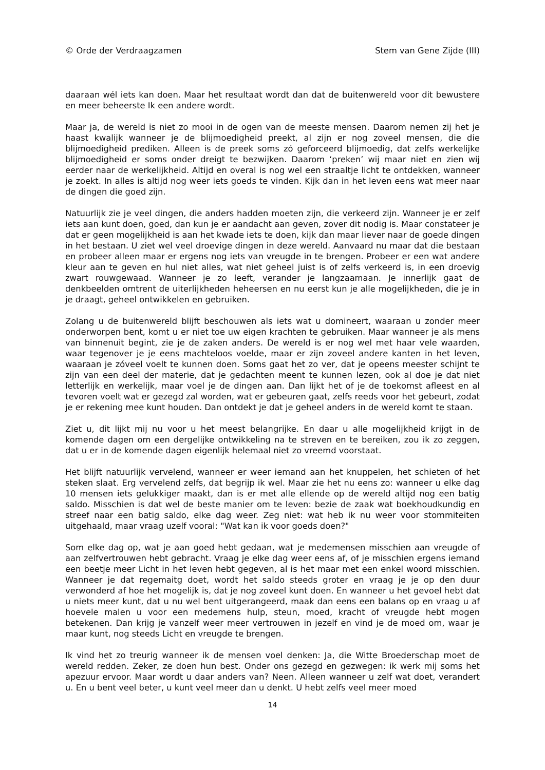© Orde der Verdraagzamen Stem van Gene Zijde (III)
daaraan wél iets kan doen. Maar het resultaat wordt dan dat de buitenwereld voor dit bewustere en meer beheerste Ik een andere wordt.
Maar ja, de wereld is niet zo mooi in de ogen van de meeste mensen. Daarom nemen zij het je haast kwalijk wanneer je de blijmoedigheid preekt, al zijn er nog zoveel mensen, die die blijmoedigheid prediken. Alleen is de preek soms zó geforceerd blijmoedig, dat zelfs werkelijke blijmoedigheid er soms onder dreigt te bezwijken. Daarom ‘preken’ wij maar niet en zien wij eerder naar de werkelijkheid. Altijd en overal is nog wel een straaltje licht te ontdekken, wanneer je zoekt. In alles is altijd nog weer iets goeds te vinden. Kijk dan in het leven eens wat meer naar de dingen die goed zijn.
Natuurlijk zie je veel dingen, die anders hadden moeten zijn, die verkeerd zijn. Wanneer je er zelf iets aan kunt doen, goed, dan kun je er aandacht aan geven, zover dit nodig is. Maar constateer je dat er geen mogelijkheid is aan het kwade iets te doen, kijk dan maar liever naar de goede dingen in het bestaan. U ziet wel veel droevige dingen in deze wereld. Aanvaard nu maar dat die bestaan en probeer alleen maar er ergens nog iets van vreugde in te brengen. Probeer er een wat andere kleur aan te geven en hul niet alles, wat niet geheel juist is of zelfs verkeerd is, in een droevig zwart rouwgewaad. Wanneer je zo leeft, verander je langzaamaan. Je innerlijk gaat de denkbeelden omtrent de uiterlijkheden heheersen en nu eerst kun je alle mogelijkheden, die je in je draagt, geheel ontwikkelen en gebruiken.
Zolang u de buitenwereld blijft beschouwen als iets wat u domineert, waaraan u zonder meer onderworpen bent, komt u er niet toe uw eigen krachten te gebruiken. Maar wanneer je als mens van binnenuit begint, zie je de zaken anders. De wereld is er nog wel met haar vele waarden, waar tegenover je je eens machteloos voelde, maar er zijn zoveel andere kanten in het leven, waaraan je zóveel voelt te kunnen doen. Soms gaat het zo ver, dat je opeens meester schijnt te zijn van een deel der materie, dat je gedachten meent te kunnen lezen, ook al doe je dat niet letterlijk en werkelijk, maar voel je de dingen aan. Dan lijkt het of je de toekomst afleest en al tevoren voelt wat er gezegd zal worden, wat er gebeuren gaat, zelfs reeds voor het gebeurt, zodat je er rekening mee kunt houden. Dan ontdekt je dat je geheel anders in de wereld komt te staan.
Ziet u, dit lijkt mij nu voor u het meest belangrijke. En daar u alle mogelijkheid krijgt in de komende dagen om een dergelijke ontwikkeling na te streven en te bereiken, zou ik zo zeggen, dat u er in de komende dagen eigenlijk helemaal niet zo vreemd voorstaat.
Het blijft natuurlijk vervelend, wanneer er weer iemand aan het knuppelen, het schieten of het steken slaat. Erg vervelend zelfs, dat begrijp ik wel. Maar zie het nu eens zo: wanneer u elke dag 10 mensen iets gelukkiger maakt, dan is er met alle ellende op de wereld altijd nog een batig saldo. Misschien is dat wel de beste manier om te leven: bezie de zaak wat boekhoudkundig en streef naar een batig saldo, elke dag weer. Zeg niet: wat heb ik nu weer voor stommiteiten uitgehaald, maar vraag uzelf vooral: "Wat kan ik voor goeds doen?"
Som elke dag op, wat je aan goed hebt gedaan, wat je medemensen misschien aan vreugde of aan zelfvertrouwen hebt gebracht. Vraag je elke dag weer eens af, of je misschien ergens iemand een beetje meer Licht in het leven hebt gegeven, al is het maar met een enkel woord misschien. Wanneer je dat regemaitg doet, wordt het saldo steeds groter en vraag je je op den duur verwonderd af hoe het mogelijk is, dat je nog zoveel kunt doen. En wanneer u het gevoel hebt dat u niets meer kunt, dat u nu wel bent uitgerangeerd, maak dan eens een balans op en vraag u af hoevele malen u voor een medemens hulp, steun, moed, kracht of vreugde hebt mogen betekenen. Dan krijg je vanzelf weer meer vertrouwen in jezelf en vind je de moed om, waar je maar kunt, nog steeds Licht en vreugde te brengen.
Ik vind het zo treurig wanneer ik de mensen voel denken: Ja, die Witte Broederschap moet de wereld redden. Zeker, ze doen hun best. Onder ons gezegd en gezwegen: ik werk mij soms het apezuur ervoor. Maar wordt u daar anders van? Neen. Alleen wanneer u zelf wat doet, verandert u. En u bent veel beter, u kunt veel meer dan u denkt. U hebt zelfs veel meer moed
14